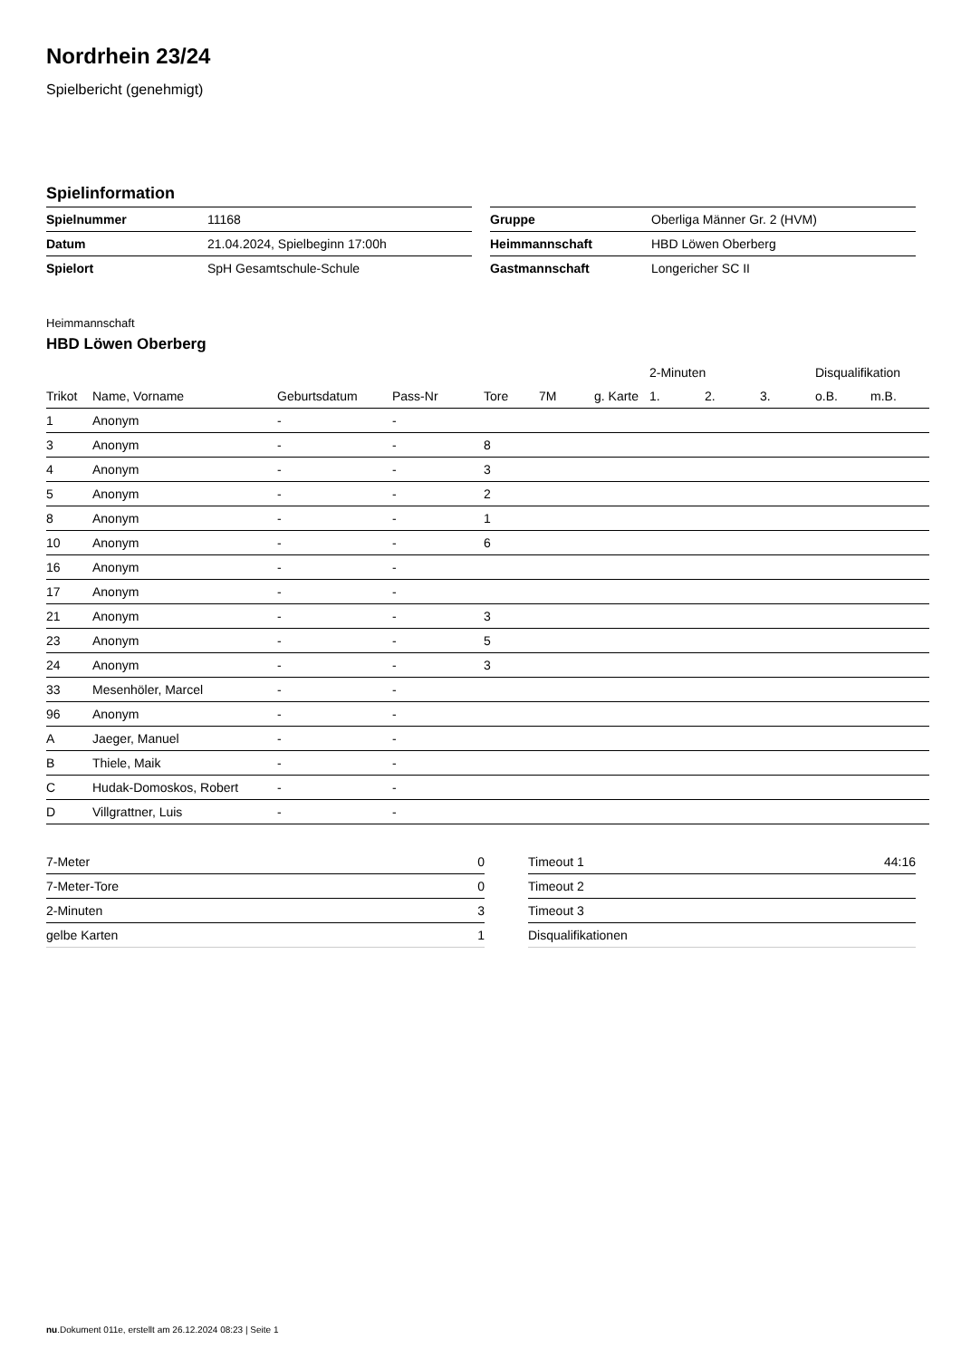Nordrhein 23/24
Spielbericht (genehmigt)
Spielinformation
| Spielnummer | 11168 |
| Datum | 21.04.2024, Spielbeginn 17:00h |
| Spielort | SpH Gesamtschule-Schule |
| Gruppe | Oberliga Männer Gr. 2 (HVM) |
| Heimmannschaft | HBD Löwen Oberberg |
| Gastmannschaft | Longericher SC II |
Heimmannschaft
HBD Löwen Oberberg
| | | | | | | | 2-Minuten | | | Disqualifikation | |
| --- | --- | --- | --- | --- | --- | --- | --- | --- | --- | --- | --- |
| Trikot | Name, Vorname | Geburtsdatum | Pass-Nr | Tore | 7M | g. Karte | 1. | 2. | 3. | o.B. | m.B. |
| 1 | Anonym | - | - | | | | | | | | |
| 3 | Anonym | - | - | 8 | | | | | | | |
| 4 | Anonym | - | - | 3 | | | | | | | |
| 5 | Anonym | - | - | 2 | | | | | | | |
| 8 | Anonym | - | - | 1 | | | | | | | |
| 10 | Anonym | - | - | 6 | | | | | | | |
| 16 | Anonym | - | - | | | | | | | | |
| 17 | Anonym | - | - | | | | | | | | |
| 21 | Anonym | - | - | 3 | | | | | | | |
| 23 | Anonym | - | - | 5 | | | | | | | |
| 24 | Anonym | - | - | 3 | | | | | | | |
| 33 | Mesenhöler, Marcel | - | - | | | | | | | | |
| 96 | Anonym | - | - | | | | | | | | |
| A | Jaeger, Manuel | - | - | | | | | | | | |
| B | Thiele, Maik | - | - | | | | | | | | |
| C | Hudak-Domoskos, Robert | - | - | | | | | | | | |
| D | Villgrattner, Luis | - | - | | | | | | | | |
| 7-Meter | 0 |
| 7-Meter-Tore | 0 |
| 2-Minuten | 3 |
| gelbe Karten | 1 |
| Timeout 1 | 44:16 |
| Timeout 2 | |
| Timeout 3 | |
| Disqualifikationen | |
nu.Dokument 011e, erstellt am 26.12.2024 08:23 | Seite 1